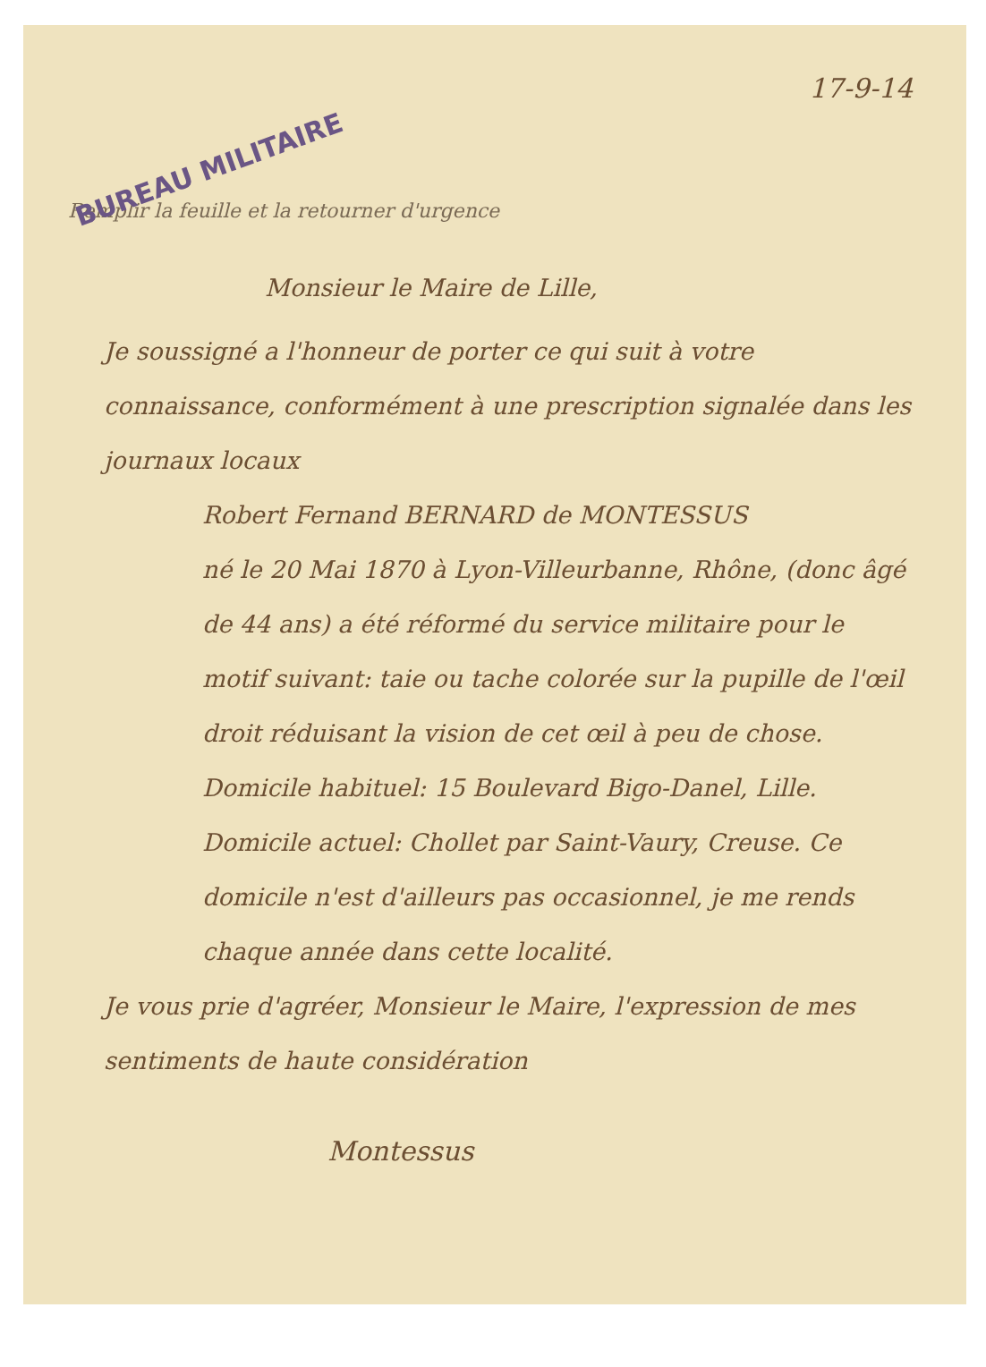17-9-14
BUREAU MILITAIRE
Remplir la feuille et la retourner d'urgence
Monsieur le Maire de Lille,
Je soussigné a l'honneur de porter ce qui suit à votre connaissance, conformément à une prescription signalée dans les journaux locaux
Robert Fernand BERNARD de MONTESSUS
né le 20 Mai 1870 à Lyon-Villeurbanne, Rhône, (donc âgé de 44 ans) a été réformé du service militaire pour le motif suivant: taie ou tache colorée sur la pupille de l'œil droit réduisant la vision de cet œil à peu de chose.
Domicile habituel: 15 Boulevard Bigo-Danel, Lille.
Domicile actuel: Chollet par Saint-Vaury, Creuse. Ce domicile n'est d'ailleurs pas occasionnel, je me rends chaque année dans cette localité.
Je vous prie d'agréer, Monsieur le Maire, l'expression de mes sentiments de haute considération
Montessus